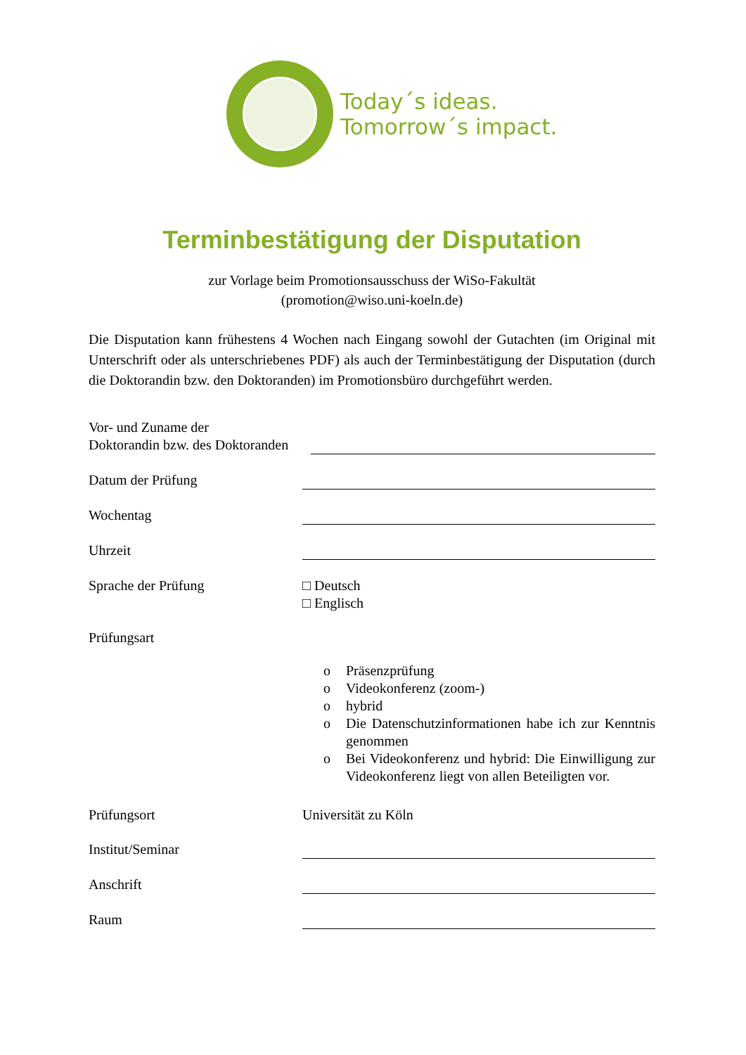Today´s ideas.
Tomorrow´s impact.
Terminbestätigung der Disputation
zur Vorlage beim Promotionsausschuss der WiSo-Fakultät
(promotion@wiso.uni-koeln.de)
Die Disputation kann frühestens 4 Wochen nach Eingang sowohl der Gutachten (im Original mit Unterschrift oder als unterschriebenes PDF) als auch der Terminbestätigung der Disputation (durch die Doktorandin bzw. den Doktoranden) im Promotionsbüro durchgeführt werden.
Vor- und Zuname der
Doktorandin bzw. des Doktoranden
Datum der Prüfung
Wochentag
Uhrzeit
Sprache der Prüfung □ Deutsch
□ Englisch
Prüfungsart
o Präsenzprüfung
o Videokonferenz (zoom-)
o hybrid
o Die Datenschutzinformationen habe ich zur Kenntnis genommen
o Bei Videokonferenz und hybrid: Die Einwilligung zur Videokonferenz liegt von allen Beteiligten vor.
Prüfungsort Universität zu Köln
Institut/Seminar
Anschrift
Raum